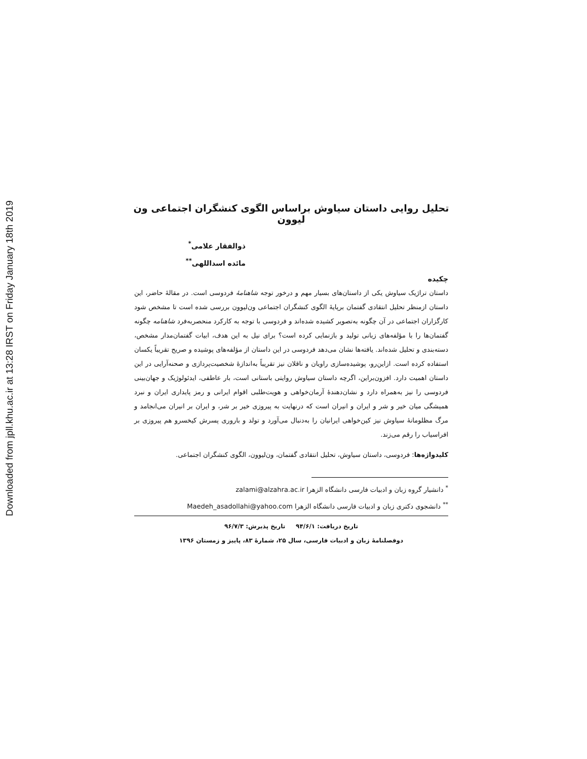Downloaded from jpll.khu.ac.ir at 13:28 IRST on Friday January 18th 2019
تحلیل روایی داستان سیاوش براساس الگوی کنشگران اجتماعی ون لیوون
ذوالفقار علامی<sup>*</sup>
مائده اسداللهی<sup>**</sup>
چکیده
داستان تراژیک سیاوش یکی از داستان‌های بسیار مهم و درخور توجه شاهنامهٔ فردوسی است. در مقالهٔ حاضر، این داستان ازمنظر تحلیل انتقادی گفتمان برپایهٔ الگوی کنشگران اجتماعی ون‌لیوون بررسی شده است تا مشخص شود کارگزاران اجتماعی در آن چگونه به‌تصویر کشیده شده‌اند و فردوسی با توجه به کارکرد منحصربه‌فرد شاهنامه چگونه گفتمان‌ها را با مؤلفه‌های زبانی تولید و بازنمایی کرده است؟ برای نیل به این هدف، ابیات گفتمان‌مدار مشخص، دسته‌بندی و تحلیل شده‌اند. یافته‌ها نشان می‌دهد فردوسی در این داستان از مؤلفه‌های پوشیده و صریح تقریباً یکسان استفاده کرده است. ازاین‌رو، پوشیده‌سازی راویان و ناقلان نیز تقریباً به‌اندازهٔ شخصیت‌پردازی و صحنه‌آرایی در این داستان اهمیت دارد. افزون‌براین، اگرچه داستان سیاوش روایتی باستانی است، بار عاطفی، ایدئولوژیک و جهان‌بینی فردوسی را نیز به‌همراه دارد و نشان‌دهندهٔ آرمان‌خواهی و هویت‌طلبی اقوام ایرانی و رمز پایداری ایران و نبرد همیشگی میان خیر و شر و ایران و انیران است که درنهایت به پیروزی خیر بر شر، و ایران بر انیران می‌انجامد و مرگ مظلومانهٔ سیاوش نیز کین‌خواهی ایرانیان را به‌دنبال می‌آورد و تولد و باروری پسرش کیخسرو هم پیروزی بر افراسیاب را رقم می‌زند.
کلیدواژه‌ها: فردوسی، داستان سیاوش، تحلیل انتقادی گفتمان، ون‌لیوون، الگوی کنشگران اجتماعی.
<sup>*</sup> دانشیار گروه زبان و ادبیات فارسی دانشگاه الزهرا zalami@alzahra.ac.ir
<sup>**</sup> دانشجوی دکتری زبان و ادبیات فارسی دانشگاه الزهرا Maedeh_asadollahi@yahoo.com
تاریخ دریافت: ۹۴/۶/۱ تاریخ پذیرش: ۹۶/۷/۳
دوفصلنامهٔ زبان و ادبیات فارسی، سال ۲۵، شمارهٔ ۸۳، پاییز و زمستان ۱۳۹۶